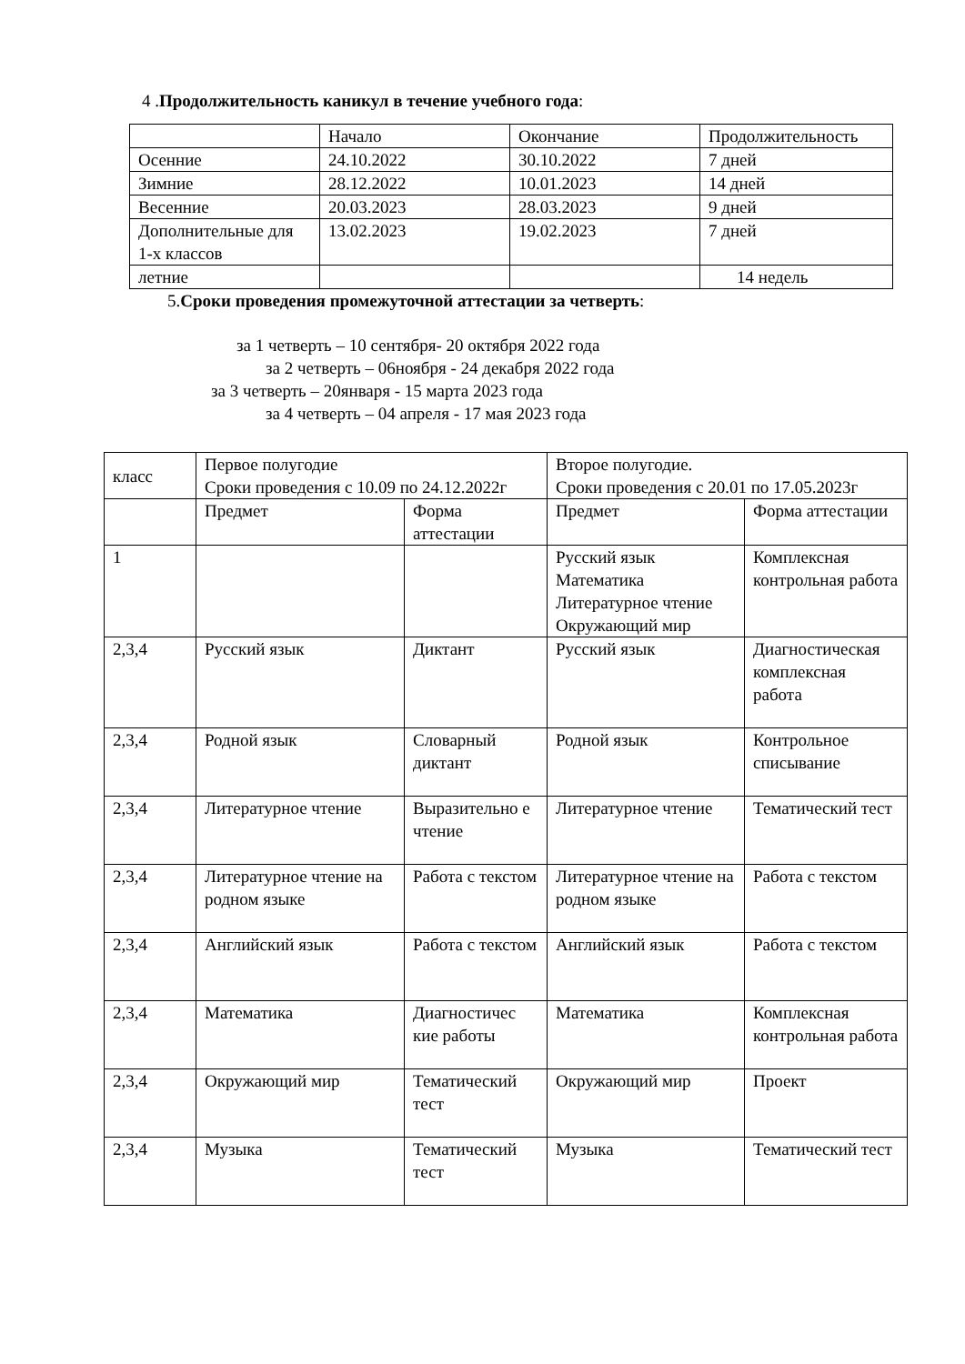4 .Продолжительность каникул в течение учебного года:
| | Начало | Окончание | Продолжительность |
| --- | --- | --- | --- |
| Осенние | 24.10.2022 | 30.10.2022 | 7 дней |
| Зимние | 28.12.2022 | 10.01.2023 | 14 дней |
| Весенние | 20.03.2023 | 28.03.2023 | 9 дней |
| Дополнительные для 1-х классов | 13.02.2023 | 19.02.2023 | 7 дней |
| летние | | | 14 недель |
5.Сроки проведения промежуточной аттестации за четверть:
за 1 четверть – 10 сентября- 20 октября 2022 года
за 2 четверть – 06ноября - 24 декабря 2022 года
за 3 четверть – 20января - 15 марта 2023 года
за 4 четверть – 04 апреля - 17 мая 2023 года
| класс | Первое полугодие Сроки проведения с 10.09 по 24.12.2022г | | Второе полугодие. Сроки проведения с 20.01 по 17.05.2023г | |
| | Предмет | Форма аттестации | Предмет | Форма аттестации |
| 1 | | | Русский язык Математика Литературное чтение Окружающий мир | Комплексная контрольная работа |
| 2,3,4 | Русский язык | Диктант | Русский язык | Диагностическая комплексная работа |
| 2,3,4 | Родной язык | Словарный диктант | Родной язык | Контрольное списывание |
| 2,3,4 | Литературное чтение | Выразительно е чтение | Литературное чтение | Тематический тест |
| 2,3,4 | Литературное чтение на родном языке | Работа с текстом | Литературное чтение на родном языке | Работа с текстом |
| 2,3,4 | Английский язык | Работа с текстом | Английский язык | Работа с текстом |
| 2,3,4 | Математика | Диагностичес кие работы | Математика | Комплексная контрольная работа |
| 2,3,4 | Окружающий мир | Тематический тест | Окружающий мир | Проект |
| 2,3,4 | Музыка | Тематический тест | Музыка | Тематический тест |